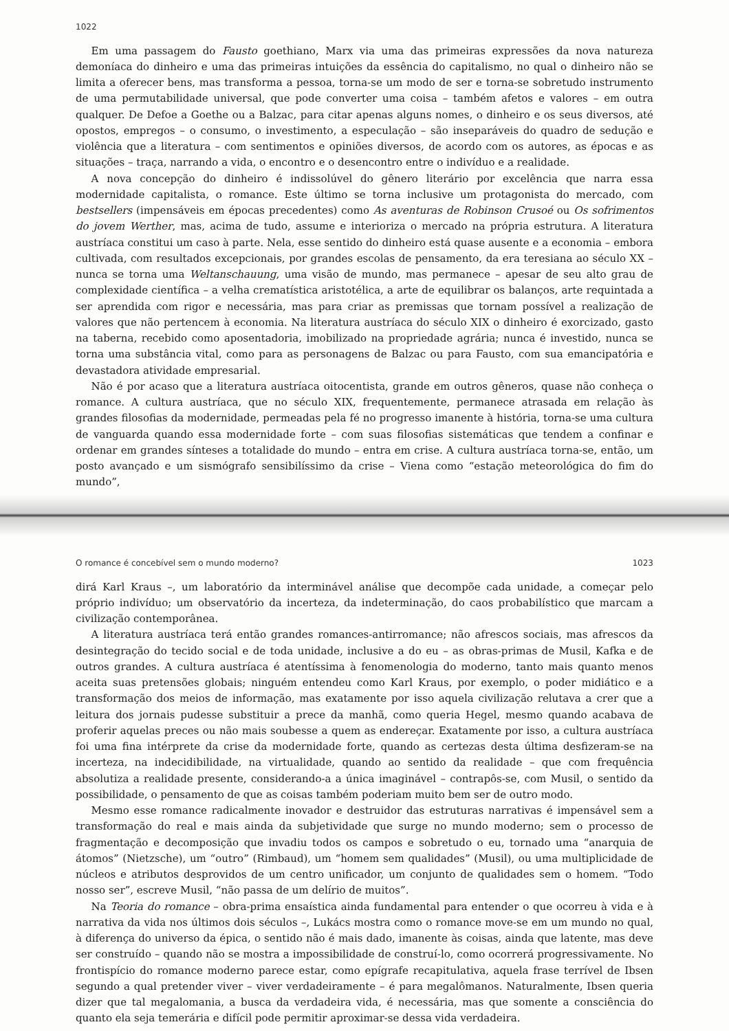1022
Em uma passagem do Fausto goethiano, Marx via uma das primeiras expressões da nova natureza demoníaca do dinheiro e uma das primeiras intuições da essência do capitalismo, no qual o dinheiro não se limita a oferecer bens, mas transforma a pessoa, torna-se um modo de ser e torna-se sobretudo instrumento de uma permutabilidade universal, que pode converter uma coisa – também afetos e valores – em outra qualquer. De Defoe a Goethe ou a Balzac, para citar apenas alguns nomes, o dinheiro e os seus diversos, até opostos, empregos – o consumo, o investimento, a especulação – são inseparáveis do quadro de sedução e violência que a literatura – com sentimentos e opiniões diversos, de acordo com os autores, as épocas e as situações – traça, narrando a vida, o encontro e o desencontro entre o indivíduo e a realidade.
A nova concepção do dinheiro é indissolúvel do gênero literário por excelência que narra essa modernidade capitalista, o romance. Este último se torna inclusive um protagonista do mercado, com bestsellers (impensáveis em épocas precedentes) como As aventuras de Robinson Crusoé ou Os sofrimentos do jovem Werther, mas, acima de tudo, assume e interioriza o mercado na própria estrutura. A literatura austríaca constitui um caso à parte. Nela, esse sentido do dinheiro está quase ausente e a economia – embora cultivada, com resultados excepcionais, por grandes escolas de pensamento, da era teresiana ao século XX – nunca se torna uma Weltanschauung, uma visão de mundo, mas permanece – apesar de seu alto grau de complexidade científica – a velha crematística aristotélica, a arte de equilibrar os balanços, arte requintada a ser aprendida com rigor e necessária, mas para criar as premissas que tornam possível a realização de valores que não pertencem à economia. Na literatura austríaca do século XIX o dinheiro é exorcizado, gasto na taberna, recebido como aposentadoria, imobilizado na propriedade agrária; nunca é investido, nunca se torna uma substância vital, como para as personagens de Balzac ou para Fausto, com sua emancipatória e devastadora atividade empresarial.
Não é por acaso que a literatura austríaca oitocentista, grande em outros gêneros, quase não conheça o romance. A cultura austríaca, que no século XIX, frequentemente, permanece atrasada em relação às grandes filosofias da modernidade, permeadas pela fé no progresso imanente à história, torna-se uma cultura de vanguarda quando essa modernidade forte – com suas filosofias sistemáticas que tendem a confinar e ordenar em grandes sínteses a totalidade do mundo – entra em crise. A cultura austríaca torna-se, então, um posto avançado e um sismógrafo sensibilíssimo da crise – Viena como “estação meteorológica do fim do mundo”,
O romance é concebível sem o mundo moderno? 1023
dirá Karl Kraus –, um laboratório da interminável análise que decompõe cada unidade, a começar pelo próprio indivíduo; um observatório da incerteza, da indeterminação, do caos probabilístico que marcam a civilização contemporânea.
A literatura austríaca terá então grandes romances-antirromance; não afrescos sociais, mas afrescos da desintegração do tecido social e de toda unidade, inclusive a do eu – as obras-primas de Musil, Kafka e de outros grandes. A cultura austríaca é atentíssima à fenomenologia do moderno, tanto mais quanto menos aceita suas pretensões globais; ninguém entendeu como Karl Kraus, por exemplo, o poder midiático e a transformação dos meios de informação, mas exatamente por isso aquela civilização relutava a crer que a leitura dos jornais pudesse substituir a prece da manhã, como queria Hegel, mesmo quando acabava de proferir aquelas preces ou não mais soubesse a quem as endereçar. Exatamente por isso, a cultura austríaca foi uma fina intérprete da crise da modernidade forte, quando as certezas desta última desfizeram-se na incerteza, na indecidibilidade, na virtualidade, quando ao sentido da realidade – que com frequência absolutiza a realidade presente, considerando-a a única imaginável – contrapôs-se, com Musil, o sentido da possibilidade, o pensamento de que as coisas também poderiam muito bem ser de outro modo.
Mesmo esse romance radicalmente inovador e destruidor das estruturas narrativas é impensável sem a transformação do real e mais ainda da subjetividade que surge no mundo moderno; sem o processo de fragmentação e decomposição que invadiu todos os campos e sobretudo o eu, tornado uma “anarquia de átomos” (Nietzsche), um “outro” (Rimbaud), um “homem sem qualidades” (Musil), ou uma multiplicidade de núcleos e atributos desprovidos de um centro unificador, um conjunto de qualidades sem o homem. “Todo nosso ser”, escreve Musil, “não passa de um delírio de muitos”.
Na Teoria do romance – obra-prima ensaística ainda fundamental para entender o que ocorreu à vida e à narrativa da vida nos últimos dois séculos –, Lukács mostra como o romance move-se em um mundo no qual, à diferença do universo da épica, o sentido não é mais dado, imanente às coisas, ainda que latente, mas deve ser construído – quando não se mostra a impossibilidade de construí-lo, como ocorrerá progressivamente. No frontispício do romance moderno parece estar, como epígrafe recapitulativa, aquela frase terrível de Ibsen segundo a qual pretender viver – viver verdadeiramente – é para megalômanos. Naturalmente, Ibsen queria dizer que tal megalomania, a busca da verdadeira vida, é necessária, mas que somente a consciência do quanto ela seja temerária e difícil pode permitir aproximar-se dessa vida verdadeira.